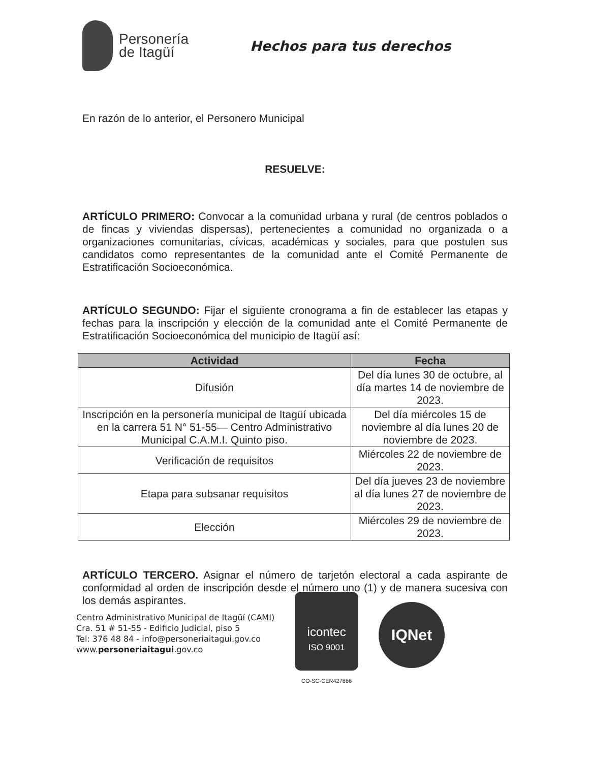Personería
de Itagüí
Hechos para tus derechos
En razón de lo anterior, el Personero Municipal
RESUELVE:
ARTÍCULO PRIMERO: Convocar a la comunidad urbana y rural (de centros poblados o de fincas y viviendas dispersas), pertenecientes a comunidad no organizada o a organizaciones comunitarias, cívicas, académicas y sociales, para que postulen sus candidatos como representantes de la comunidad ante el Comité Permanente de Estratificación Socioeconómica.
ARTÍCULO SEGUNDO: Fijar el siguiente cronograma a fin de establecer las etapas y fechas para la inscripción y elección de la comunidad ante el Comité Permanente de Estratificación Socioeconómica del municipio de Itagüí así:
| Actividad | Fecha |
| --- | --- |
| Difusión | Del día lunes 30 de octubre, al día martes 14 de noviembre de 2023. |
| Inscripción en la personería municipal de Itagüí ubicada en la carrera 51 N° 51-55— Centro Administrativo Municipal C.A.M.I. Quinto piso. | Del día miércoles 15 de noviembre al día lunes 20 de noviembre de 2023. |
| Verificación de requisitos | Miércoles 22 de noviembre de 2023. |
| Etapa para subsanar requisitos | Del día jueves 23 de noviembre al día lunes 27 de noviembre de 2023. |
| Elección | Miércoles 29 de noviembre de 2023. |
ARTÍCULO TERCERO. Asignar el número de tarjetón electoral a cada aspirante de conformidad al orden de inscripción desde el número uno (1) y de manera sucesiva con los demás aspirantes.
Centro Administrativo Municipal de Itagüí (CAMI)
Cra. 51 # 51-55 - Edificio Judicial, piso 5
Tel: 376 48 84 - info@personeriaitagui.gov.co
www.personeriaitagui.gov.co
icontec
ISO 9001
CO-SC-CER427866
IQNet